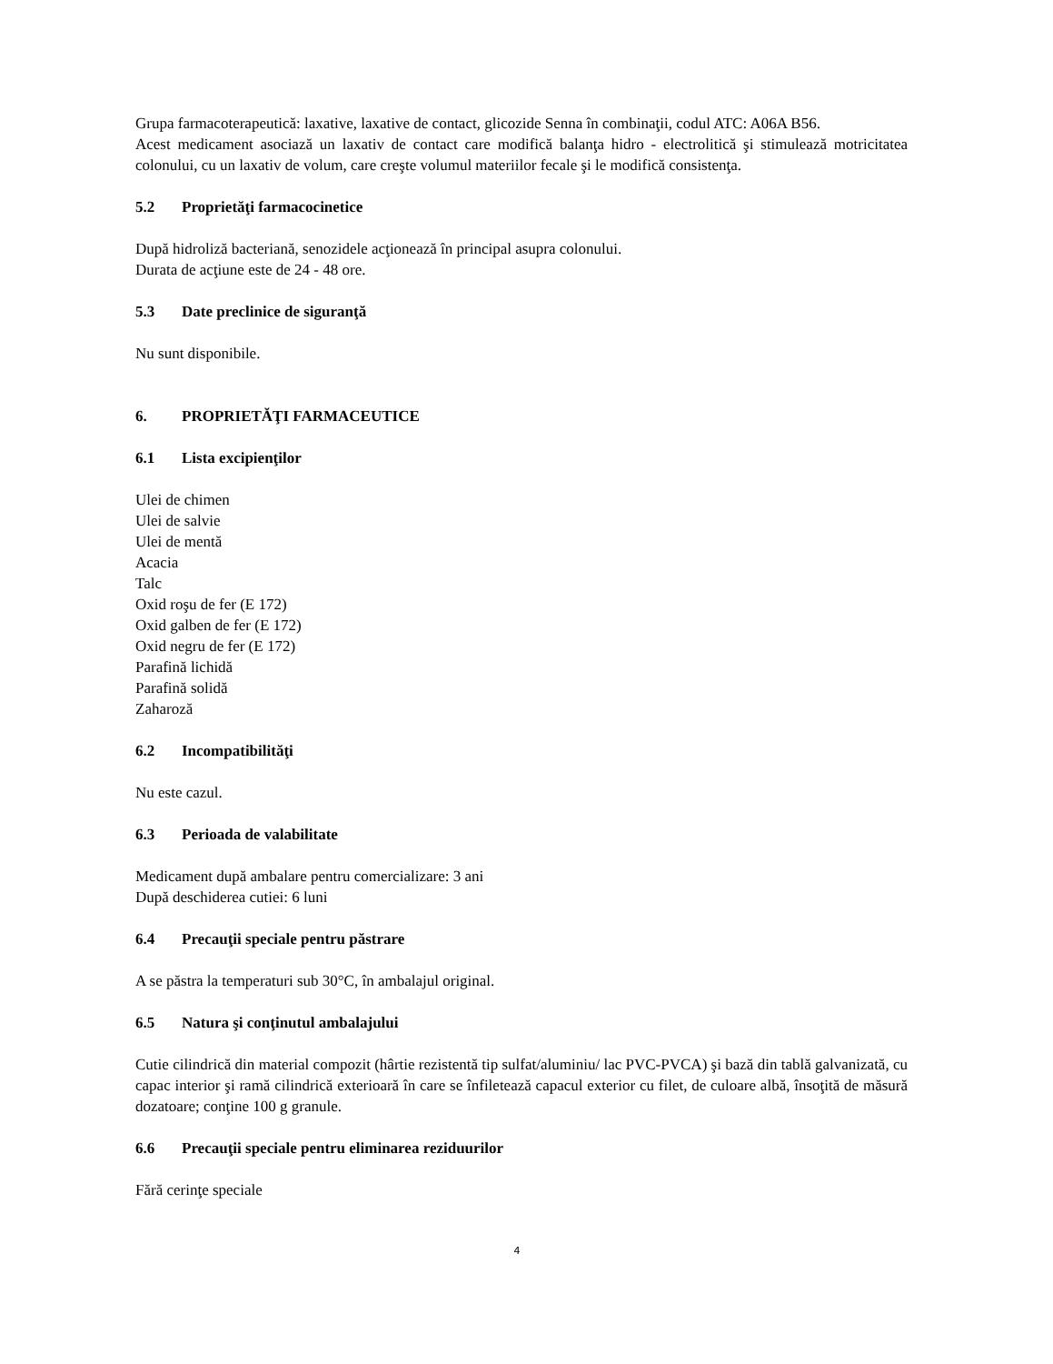Grupa farmacoterapeutică: laxative, laxative de contact, glicozide Senna în combinaţii, codul ATC: A06A B56.
Acest medicament asociază un laxativ de contact care modifică balanţa hidro - electrolitică şi stimulează motricitatea colonului, cu un laxativ de volum, care creşte volumul materiilor fecale şi le modifică consistenţa.
5.2 Proprietăţi farmacocinetice
După hidroliză bacteriană, senozidele acţionează în principal asupra colonului.
Durata de acţiune este de 24 - 48 ore.
5.3 Date preclinice de siguranţă
Nu sunt disponibile.
6. PROPRIETĂŢI FARMACEUTICE
6.1 Lista excipienţilor
Ulei de chimen
Ulei de salvie
Ulei de mentă
Acacia
Talc
Oxid roşu de fer (E 172)
Oxid galben de fer (E 172)
Oxid negru de fer (E 172)
Parafină lichidă
Parafină solidă
Zaharoză
6.2 Incompatibilităţi
Nu este cazul.
6.3 Perioada de valabilitate
Medicament după ambalare pentru comercializare: 3 ani
După deschiderea cutiei: 6 luni
6.4 Precauţii speciale pentru păstrare
A se păstra la temperaturi sub 30°C, în ambalajul original.
6.5 Natura şi conţinutul ambalajului
Cutie cilindrică din material compozit (hârtie rezistentă tip sulfat/aluminiu/ lac PVC-PVCA) şi bază din tablă galvanizată, cu capac interior şi ramă cilindrică exterioară în care se înfiletează capacul exterior cu filet, de culoare albă, însoţită de măsură dozatoare; conţine 100 g granule.
6.6 Precauţii speciale pentru eliminarea reziduurilor
Fără cerinţe speciale
4